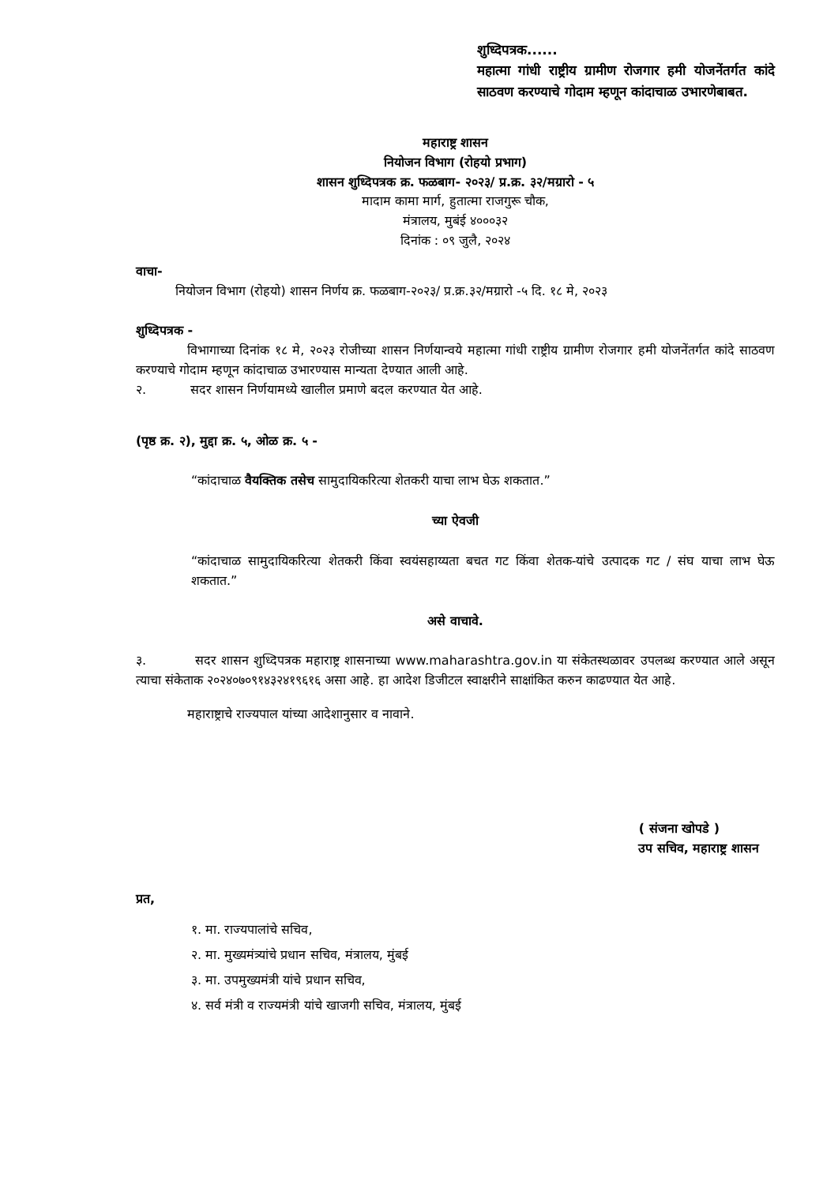शुध्दिपत्रक......
महात्मा गांधी राष्ट्रीय ग्रामीण रोजगार हमी योजनेंतर्गत कांदे साठवण करण्याचे गोदाम म्हणून कांदाचाळ उभारणेबाबत.
महाराष्ट्र शासन
नियोजन विभाग (रोहयो प्रभाग)
शासन शुध्दिपत्रक क्र. फळबाग- २०२३/ प्र.क्र. ३२/मग्रारो - ५
मादाम कामा मार्ग, हुतात्मा राजगुरू चौक,
मंत्रालय, मुबंई ४०००३२
दिनांक : ०९ जुलै, २०२४
वाचा-
नियोजन विभाग (रोहयो) शासन निर्णय क्र. फळबाग-२०२३/ प्र.क्र.३२/मग्रारो -५ दि. १८ मे, २०२३
शुध्दिपत्रक -
विभागाच्या दिनांक १८ मे, २०२३ रोजीच्या शासन निर्णयान्वये महात्मा गांधी राष्ट्रीय ग्रामीण रोजगार हमी योजनेंतर्गत कांदे साठवण करण्याचे गोदाम म्हणून कांदाचाळ उभारण्यास मान्यता देण्यात आली आहे.
२. सदर शासन निर्णयामध्ये खालील प्रमाणे बदल करण्यात येत आहे.
(पृष्ठ क्र. २), मुद्दा क्र. ५, ओळ क्र. ५ -
“कांदाचाळ वैयक्तिक तसेच सामुदायिकरित्या शेतकरी याचा लाभ घेऊ शकतात.”
च्या ऐवजी
“कांदाचाळ सामुदायिकरित्या शेतकरी किंवा स्वयंसहाय्यता बचत गट किंवा शेतक-यांचे उत्पादक गट / संघ याचा लाभ घेऊ शकतात.”
असे वाचावे.
३. सदर शासन शुध्दिपत्रक महाराष्ट्र शासनाच्या www.maharashtra.gov.in या संकेतस्थळावर उपलब्ध करण्यात आले असून त्याचा संकेताक २०२४०७०९१४३२४१९६१६ असा आहे. हा आदेश डिजीटल स्वाक्षरीने साक्षांकित करुन काढण्यात येत आहे.
महाराष्ट्राचे राज्यपाल यांच्या आदेशानुसार व नावाने.
( संजना खोपडे )
उप सचिव, महाराष्ट्र शासन
प्रत,
१. मा. राज्यपालांचे सचिव,
२. मा. मुख्यमंत्र्यांचे प्रधान सचिव, मंत्रालय, मुंबई
३. मा. उपमुख्यमंत्री यांचे प्रधान सचिव,
४. सर्व मंत्री व राज्यमंत्री यांचे खाजगी सचिव, मंत्रालय, मुंबई